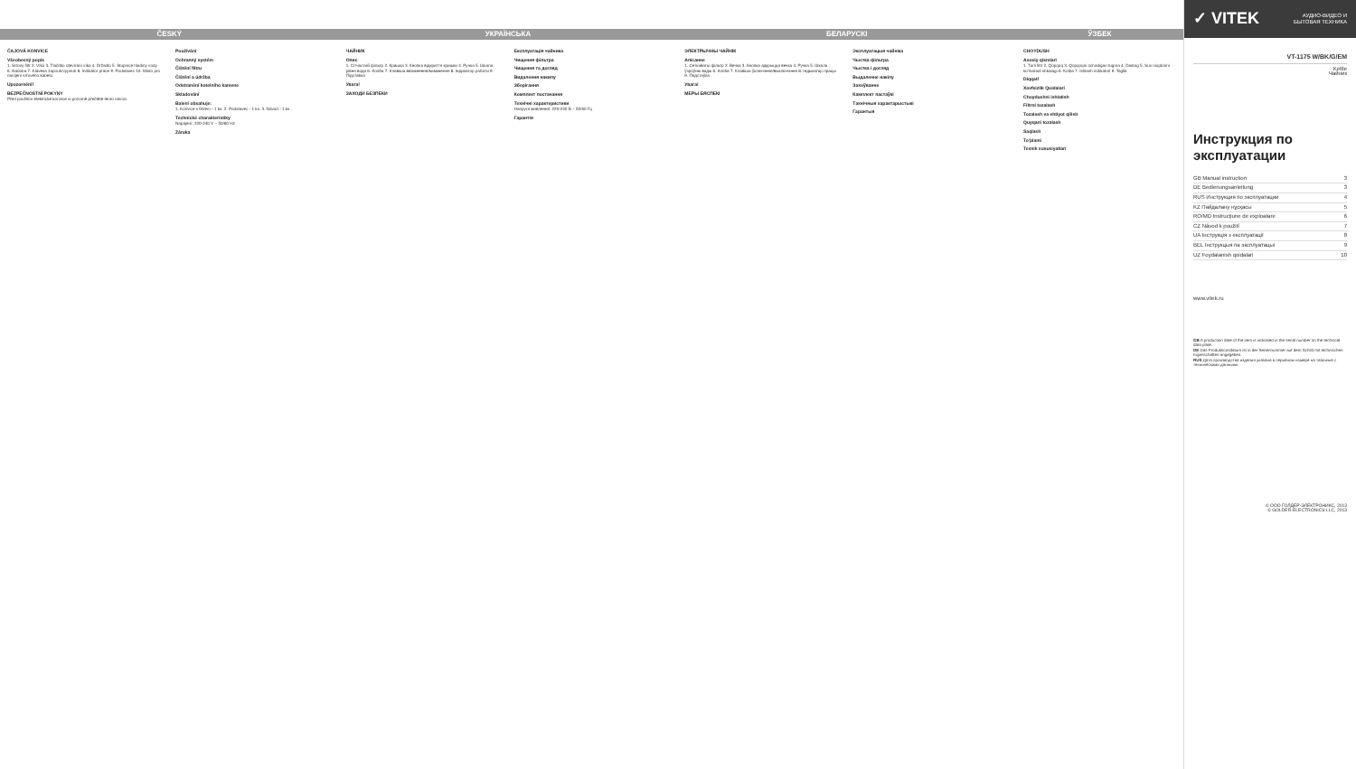ČESKÝ
ČAJOVÁ KONVICE
Všeobecný popis
1. Síťový filtr 2. Víko 3. Tlačítko otevírání víka 4. Držadlo 5. Stupnice hladiny vody 6. Nádoba 7. Klávesa zapnutí/vypnutí 8. Indikátor práce 9. Podstavec 10. Místo pro navíjení síťového kabelu
Upozornění!
BEZPEČNOSTNÍ POKYNY
Před použitím elektrické konvice si pozorně přečtěte tento návod.
Používání
Ochranný systém
Čištění filtru
Čištění a údržba
Odstranění kotelního kamene
Skladování
Balení obsahuje:
1. Konvice s filtrem - 1 ks. 2. Podstavec - 1 ks. 3. Návod - 1 ks.
Technické charakteristiky
Napájení: 220-240 V ~ 50/60 Hz
Záruka
УКРАЇНСЬКА
ЧАЙНИК
Опис
1. Сітчастий фільтр 2. Кришка 3. Кнопка відкриття кришки 4. Ручка 5. Шкала рівня води 6. Колба 7. Клавіша ввімкнення/вимкнення 8. Індикатор роботи 9. Підставка
Увага!
ЗАХОДИ БЕЗПЕКИ
Експлуатація чайника
Чищення фільтра
Чищення та догляд
Видалення накипу
Зберігання
Комплект постачання
Технічні характеристики
Напруга живлення: 220-240 В ~ 50/60 Гц
Гарантія
БЕЛАРУСКІ
ЭЛЕКТРЫЧНЫ ЧАЙНІК
Апісанне
1. Сеткаваты фільтр 2. Вечка 3. Кнопка адкрыцця вечка 4. Ручка 5. Шкала ўзроўню вады 6. Колба 7. Клавіша ўключэння/выключэння 8. Індыкатар працы 9. Падстаўка
Увага!
МЕРЫ БЯСПЕКІ
Эксплуатацыя чайніка
Чыстка фільтра
Чыстка і догляд
Выдаленне накіпу
Захоўванне
Камплект пастаўкі
Тэхнічныя характарыстыкі
Гарантыя
ЎЗБЕК
CHOYDUSH
Asosiy qismlari
1. Turli filtr 2. Qopqoq 3. Qopqoqni ochadigan tugma 4. Dastag 5. Suv miqdorini ko'rsatadi shkalagi 6. Kolba 7. Ishlash indikatori 9. Taglik
Diqqat!
Xavfsizlik Qoidalari
Choydushni ishlatish
Filtrni tozalash
Tozalash va ehtiyot qilish
Quyqani tozalash
Saqlash
To'plami
Texnik xususiyatlari
✓ VITEK
АУДИО-ВИДЕО И
БЫТОВАЯ ТЕХНИКА
VT-1175 W/BK/G/EM
Kettle
Чайник
Инструкция по эксплуатации
| GB Manual instruction | 3 |
| DE Bedienungsanleitung | 3 |
| RUS Инструкция по эксплуатации | 4 |
| KZ Пайдалану нұсқасы | 5 |
| RO/MD Instrucţiune de exploatare | 6 |
| CZ Návod k použití | 7 |
| UA Інструкція з експлуатації | 8 |
| BEL Інструкцыя па эксплуатацыі | 9 |
| UZ Foydalanish qoidalari | 10 |
www.vitek.ru
GB A production date of the item is indicated in the serial number on the technical data plate.
DE Das Produktionsdatum ist in der Seriennummer auf dem Schild mit technischen Eigenschaften angegeben.
RUS Дата производства изделия указана в серийном номере на табличке с техническими данными.
© ООО ГОЛДЕР-ЭЛЕКТРОНИКС, 2013
© GOLDER-ELECTRONICS LLC, 2013